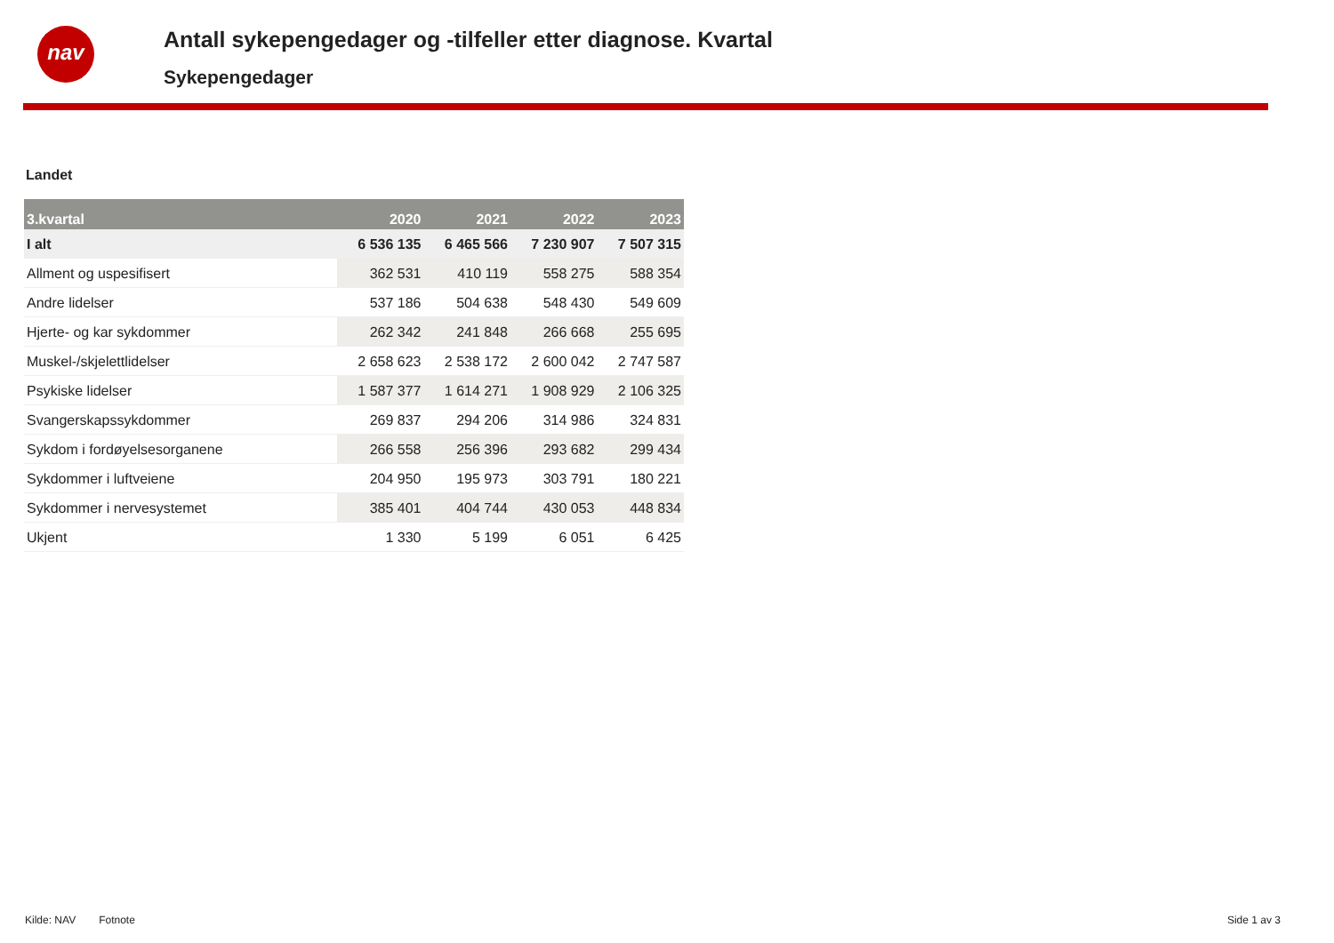nav
Antall sykepengedager og -tilfeller etter diagnose. Kvartal
Sykepengedager
Landet
| 3.kvartal | 2020 | 2021 | 2022 | 2023 |
| --- | --- | --- | --- | --- |
| I alt | 6 536 135 | 6 465 566 | 7 230 907 | 7 507 315 |
| Allment og uspesifisert | 362 531 | 410 119 | 558 275 | 588 354 |
| Andre lidelser | 537 186 | 504 638 | 548 430 | 549 609 |
| Hjerte- og kar sykdommer | 262 342 | 241 848 | 266 668 | 255 695 |
| Muskel-/skjelettlidelser | 2 658 623 | 2 538 172 | 2 600 042 | 2 747 587 |
| Psykiske lidelser | 1 587 377 | 1 614 271 | 1 908 929 | 2 106 325 |
| Svangerskapssykdommer | 269 837 | 294 206 | 314 986 | 324 831 |
| Sykdom i fordøyelsesorganene | 266 558 | 256 396 | 293 682 | 299 434 |
| Sykdommer i luftveiene | 204 950 | 195 973 | 303 791 | 180 221 |
| Sykdommer i nervesystemet | 385 401 | 404 744 | 430 053 | 448 834 |
| Ukjent | 1 330 | 5 199 | 6 051 | 6 425 |
Kilde: NAV Fotnote Side 1 av 3